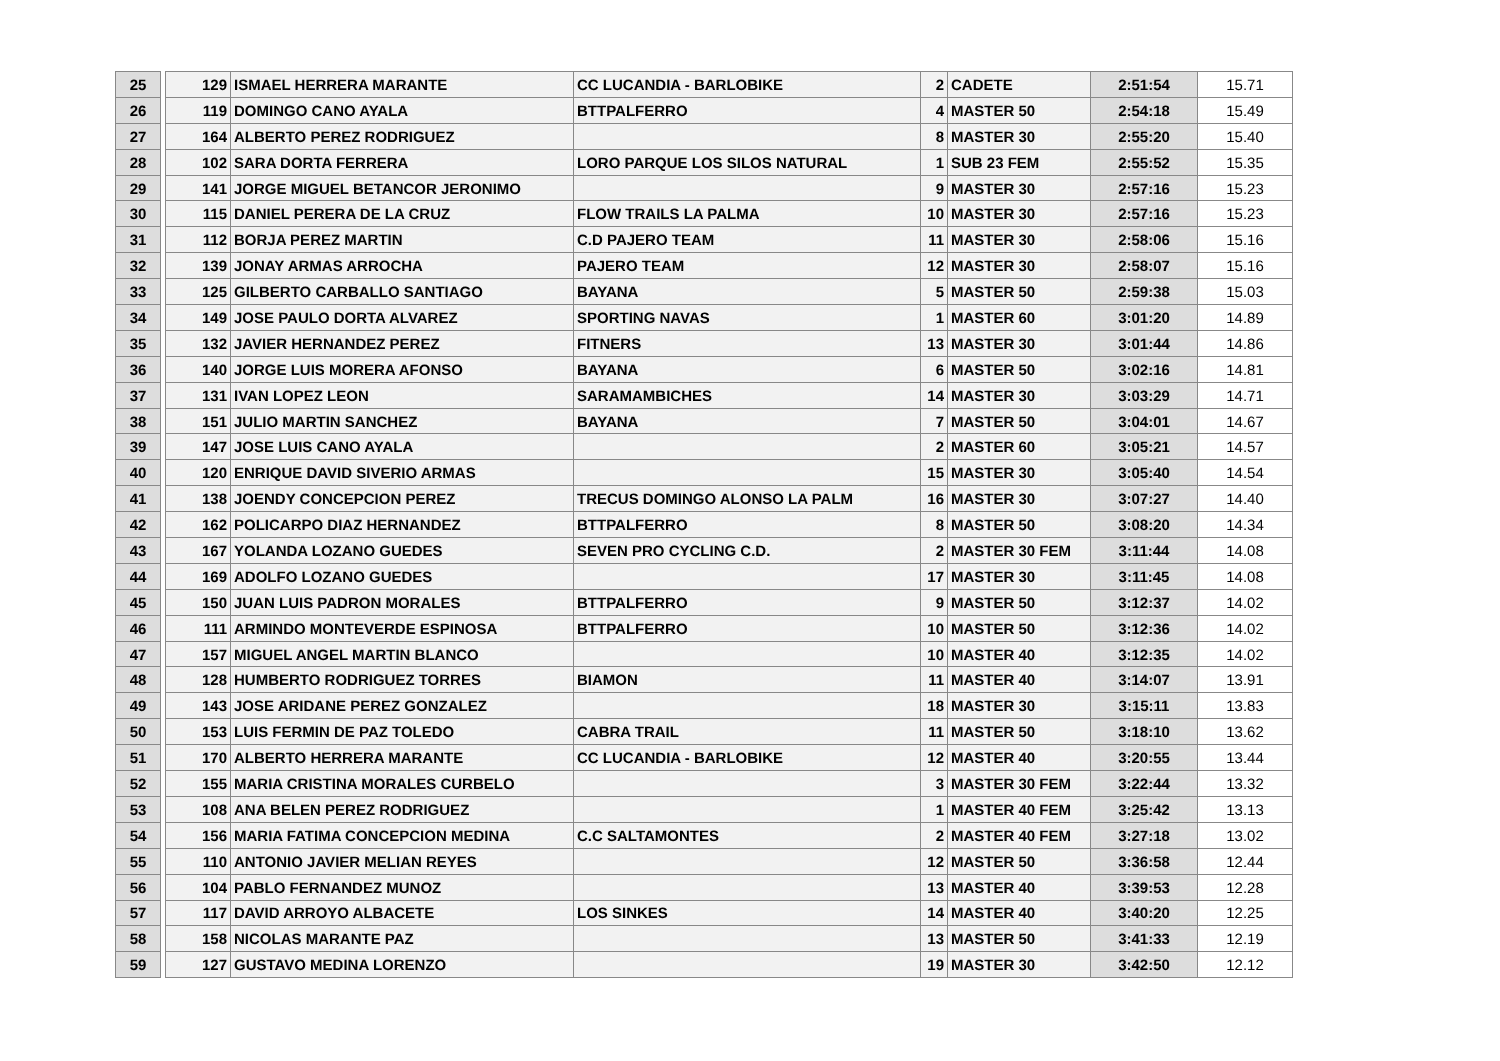| 25 | | 129 | ISMAEL HERRERA MARANTE | CC LUCANDIA - BARLOBIKE | 2 | CADETE | 2:51:54 | 15.71 |
| 26 | | 119 | DOMINGO CANO AYALA | BTTPALFERRO | 4 | MASTER 50 | 2:54:18 | 15.49 |
| 27 | | 164 | ALBERTO PEREZ RODRIGUEZ | | 8 | MASTER 30 | 2:55:20 | 15.40 |
| 28 | | 102 | SARA DORTA FERRERA | LORO PARQUE LOS SILOS NATURAL | 1 | SUB 23 FEM | 2:55:52 | 15.35 |
| 29 | | 141 | JORGE MIGUEL BETANCOR JERONIMO | | 9 | MASTER 30 | 2:57:16 | 15.23 |
| 30 | | 115 | DANIEL PERERA DE LA CRUZ | FLOW TRAILS LA PALMA | 10 | MASTER 30 | 2:57:16 | 15.23 |
| 31 | | 112 | BORJA PEREZ MARTIN | C.D PAJERO TEAM | 11 | MASTER 30 | 2:58:06 | 15.16 |
| 32 | | 139 | JONAY ARMAS ARROCHA | PAJERO TEAM | 12 | MASTER 30 | 2:58:07 | 15.16 |
| 33 | | 125 | GILBERTO CARBALLO SANTIAGO | BAYANA | 5 | MASTER 50 | 2:59:38 | 15.03 |
| 34 | | 149 | JOSE PAULO DORTA ALVAREZ | SPORTING NAVAS | 1 | MASTER 60 | 3:01:20 | 14.89 |
| 35 | | 132 | JAVIER HERNANDEZ PEREZ | FITNERS | 13 | MASTER 30 | 3:01:44 | 14.86 |
| 36 | | 140 | JORGE LUIS MORERA AFONSO | BAYANA | 6 | MASTER 50 | 3:02:16 | 14.81 |
| 37 | | 131 | IVAN LOPEZ LEON | SARAMAMBICHES | 14 | MASTER 30 | 3:03:29 | 14.71 |
| 38 | | 151 | JULIO MARTIN SANCHEZ | BAYANA | 7 | MASTER 50 | 3:04:01 | 14.67 |
| 39 | | 147 | JOSE LUIS CANO AYALA | | 2 | MASTER 60 | 3:05:21 | 14.57 |
| 40 | | 120 | ENRIQUE DAVID SIVERIO ARMAS | | 15 | MASTER 30 | 3:05:40 | 14.54 |
| 41 | | 138 | JOENDY CONCEPCION PEREZ | TRECUS DOMINGO ALONSO LA PALM | 16 | MASTER 30 | 3:07:27 | 14.40 |
| 42 | | 162 | POLICARPO DIAZ HERNANDEZ | BTTPALFERRO | 8 | MASTER 50 | 3:08:20 | 14.34 |
| 43 | | 167 | YOLANDA LOZANO GUEDES | SEVEN PRO CYCLING C.D. | 2 | MASTER 30 FEM | 3:11:44 | 14.08 |
| 44 | | 169 | ADOLFO LOZANO GUEDES | | 17 | MASTER 30 | 3:11:45 | 14.08 |
| 45 | | 150 | JUAN LUIS PADRON MORALES | BTTPALFERRO | 9 | MASTER 50 | 3:12:37 | 14.02 |
| 46 | | 111 | ARMINDO MONTEVERDE ESPINOSA | BTTPALFERRO | 10 | MASTER 50 | 3:12:36 | 14.02 |
| 47 | | 157 | MIGUEL ANGEL MARTIN BLANCO | | 10 | MASTER 40 | 3:12:35 | 14.02 |
| 48 | | 128 | HUMBERTO RODRIGUEZ TORRES | BIAMON | 11 | MASTER 40 | 3:14:07 | 13.91 |
| 49 | | 143 | JOSE ARIDANE PEREZ GONZALEZ | | 18 | MASTER 30 | 3:15:11 | 13.83 |
| 50 | | 153 | LUIS FERMIN DE PAZ TOLEDO | CABRA TRAIL | 11 | MASTER 50 | 3:18:10 | 13.62 |
| 51 | | 170 | ALBERTO HERRERA MARANTE | CC LUCANDIA - BARLOBIKE | 12 | MASTER 40 | 3:20:55 | 13.44 |
| 52 | | 155 | MARIA CRISTINA MORALES CURBELO | | 3 | MASTER 30 FEM | 3:22:44 | 13.32 |
| 53 | | 108 | ANA BELEN PEREZ RODRIGUEZ | | 1 | MASTER 40 FEM | 3:25:42 | 13.13 |
| 54 | | 156 | MARIA FATIMA CONCEPCION MEDINA | C.C SALTAMONTES | 2 | MASTER 40 FEM | 3:27:18 | 13.02 |
| 55 | | 110 | ANTONIO JAVIER MELIAN REYES | | 12 | MASTER 50 | 3:36:58 | 12.44 |
| 56 | | 104 | PABLO FERNANDEZ MUNOZ | | 13 | MASTER 40 | 3:39:53 | 12.28 |
| 57 | | 117 | DAVID ARROYO ALBACETE | LOS SINKES | 14 | MASTER 40 | 3:40:20 | 12.25 |
| 58 | | 158 | NICOLAS MARANTE PAZ | | 13 | MASTER 50 | 3:41:33 | 12.19 |
| 59 | | 127 | GUSTAVO MEDINA LORENZO | | 19 | MASTER 30 | 3:42:50 | 12.12 |